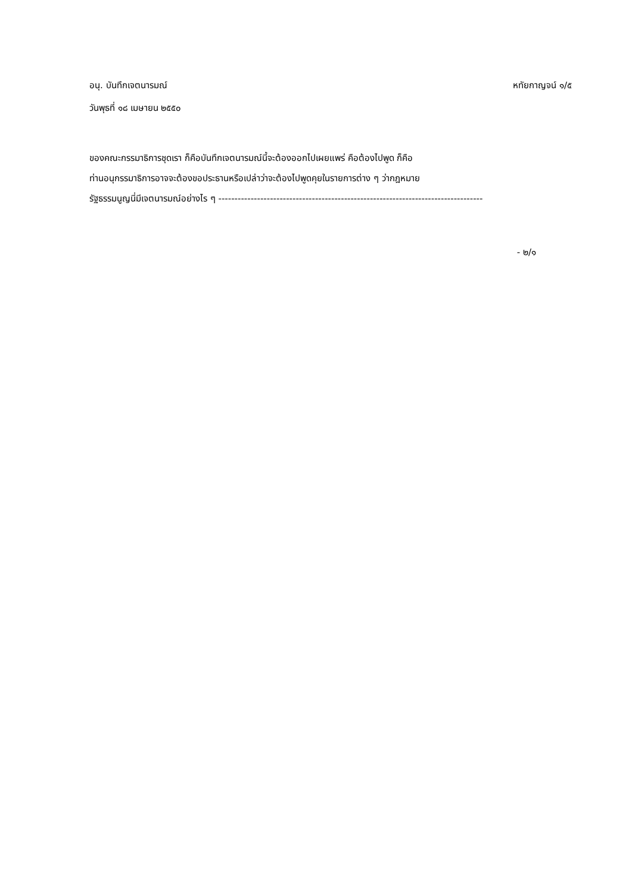อนุ. บันทึกเจตนารมณ์ หทัยกาญจน์ ๑/๕
วันพุธที่ ๑๘ เมษายน ๒๕๕๐
ของคณะกรรมาธิการชุดเรา ก็คือบันทึกเจตนารมณ์นี้จะต้องออกไปเผยแพร่ คือต้องไปพูด ก็คือ
ท่านอนุกรรมาธิการอาจจะต้องขอประธานหรือเปล่าว่าจะต้องไปพูดคุยในรายการต่าง ๆ ว่ากฎหมาย
รัฐธรรมนูญนี่มีเจตนารมณ์อย่างไร ๆ ----------------------------------------------------------------------------------
- ๒/๑